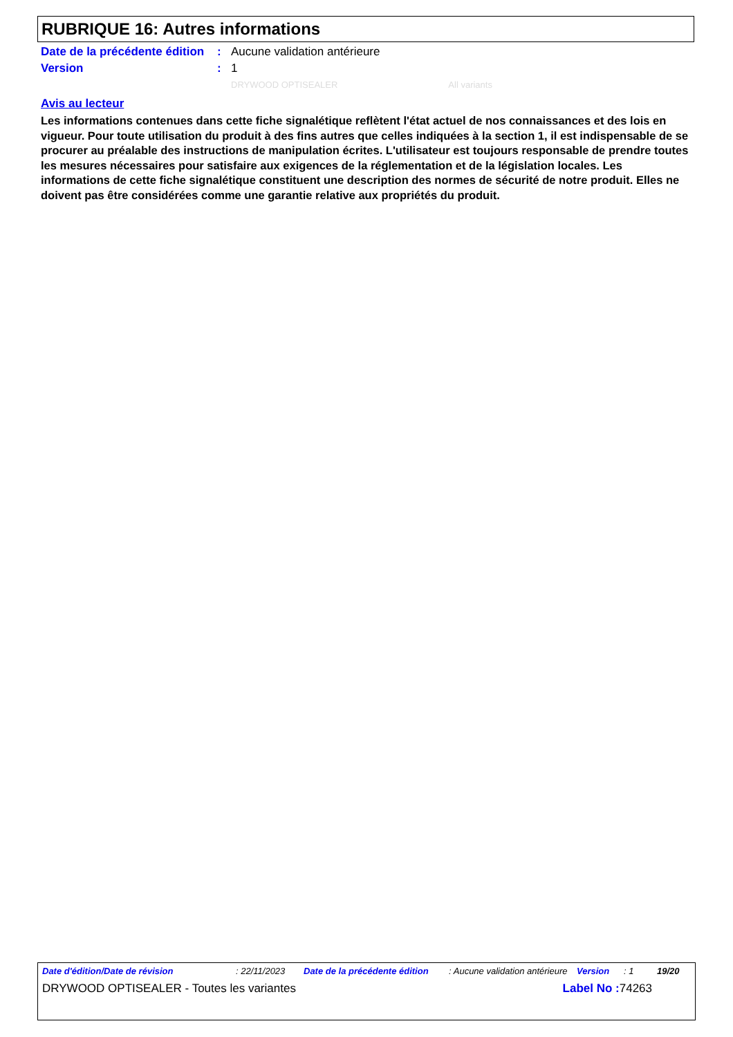RUBRIQUE 16: Autres informations
Date de la précédente édition
: Aucune validation antérieure
Version : 1
DRYWOOD OPTISEALER All variants
Avis au lecteur
Les informations contenues dans cette fiche signalétique reflètent l'état actuel de nos connaissances et des lois en vigueur. Pour toute utilisation du produit à des fins autres que celles indiquées à la section 1, il est indispensable de se procurer au préalable des instructions de manipulation écrites. L'utilisateur est toujours responsable de prendre toutes les mesures nécessaires pour satisfaire aux exigences de la réglementation et de la législation locales. Les informations de cette fiche signalétique constituent une description des normes de sécurité de notre produit. Elles ne doivent pas être considérées comme une garantie relative aux propriétés du produit.
Date d'édition/Date de révision: 22/11/2023 Date de la précédente édition: Aucune validation antérieure Version: 1 19/20
DRYWOOD OPTISEALER - Toutes les variantes Label No : 74263